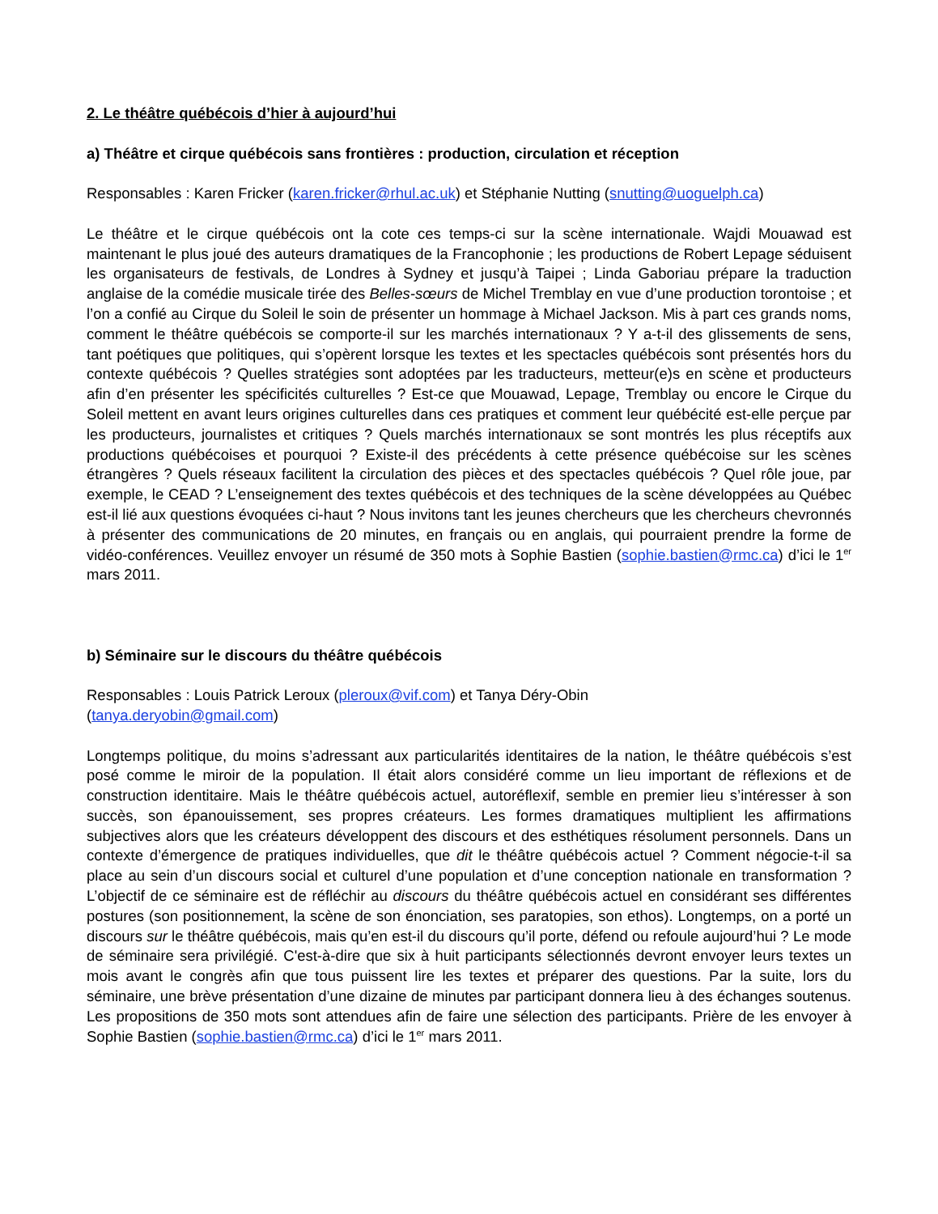2. Le théâtre québécois d’hier à aujourd’hui
a) Théâtre et cirque québécois sans frontières : production, circulation et réception
Responsables : Karen Fricker (karen.fricker@rhul.ac.uk) et Stéphanie Nutting (snutting@uoguelph.ca)
Le théâtre et le cirque québécois ont la cote ces temps-ci sur la scène internationale. Wajdi Mouawad est maintenant le plus joué des auteurs dramatiques de la Francophonie ; les productions de Robert Lepage séduisent les organisateurs de festivals, de Londres à Sydney et jusqu’à Taipei ; Linda Gaboriau prépare la traduction anglaise de la comédie musicale tirée des Belles-sœurs de Michel Tremblay en vue d’une production torontoise ; et l’on a confié au Cirque du Soleil le soin de présenter un hommage à Michael Jackson. Mis à part ces grands noms, comment le théâtre québécois se comporte-il sur les marchés internationaux ? Y a-t-il des glissements de sens, tant poétiques que politiques, qui s’opèrent lorsque les textes et les spectacles québécois sont présentés hors du contexte québécois ? Quelles stratégies sont adoptées par les traducteurs, metteur(e)s en scène et producteurs afin d’en présenter les spécificités culturelles ? Est-ce que Mouawad, Lepage, Tremblay ou encore le Cirque du Soleil mettent en avant leurs origines culturelles dans ces pratiques et comment leur québécité est-elle perçue par les producteurs, journalistes et critiques ? Quels marchés internationaux se sont montrés les plus réceptifs aux productions québécoises et pourquoi ? Existe-il des précédents à cette présence québécoise sur les scènes étrangères ? Quels réseaux facilitent la circulation des pièces et des spectacles québécois ? Quel rôle joue, par exemple, le CEAD ? L’enseignement des textes québécois et des techniques de la scène développées au Québec est-il lié aux questions évoquées ci-haut ? Nous invitons tant les jeunes chercheurs que les chercheurs chevronnés à présenter des communications de 20 minutes, en français ou en anglais, qui pourraient prendre la forme de vidéo-conférences. Veuillez envoyer un résumé de 350 mots à Sophie Bastien (sophie.bastien@rmc.ca) d’ici le 1<sup>er</sup> mars 2011.
b) Séminaire sur le discours du théâtre québécois
Responsables : Louis Patrick Leroux (pleroux@vif.com) et Tanya Déry-Obin
(tanya.deryobin@gmail.com)
Longtemps politique, du moins s’adressant aux particularités identitaires de la nation, le théâtre québécois s’est posé comme le miroir de la population. Il était alors considéré comme un lieu important de réflexions et de construction identitaire. Mais le théâtre québécois actuel, autoréflexif, semble en premier lieu s’intéresser à son succès, son épanouissement, ses propres créateurs. Les formes dramatiques multiplient les affirmations subjectives alors que les créateurs développent des discours et des esthétiques résolument personnels. Dans un contexte d’émergence de pratiques individuelles, que dit le théâtre québécois actuel ? Comment négocie-t-il sa place au sein d’un discours social et culturel d’une population et d’une conception nationale en transformation ? L’objectif de ce séminaire est de réfléchir au discours du théâtre québécois actuel en considérant ses différentes postures (son positionnement, la scène de son énonciation, ses paratopies, son ethos). Longtemps, on a porté un discours sur le théâtre québécois, mais qu’en est-il du discours qu’il porte, défend ou refoule aujourd’hui ? Le mode de séminaire sera privilégié. C'est-à-dire que six à huit participants sélectionnés devront envoyer leurs textes un mois avant le congrès afin que tous puissent lire les textes et préparer des questions. Par la suite, lors du séminaire, une brève présentation d’une dizaine de minutes par participant donnera lieu à des échanges soutenus. Les propositions de 350 mots sont attendues afin de faire une sélection des participants. Prière de les envoyer à Sophie Bastien (sophie.bastien@rmc.ca) d’ici le 1<sup>er</sup> mars 2011.